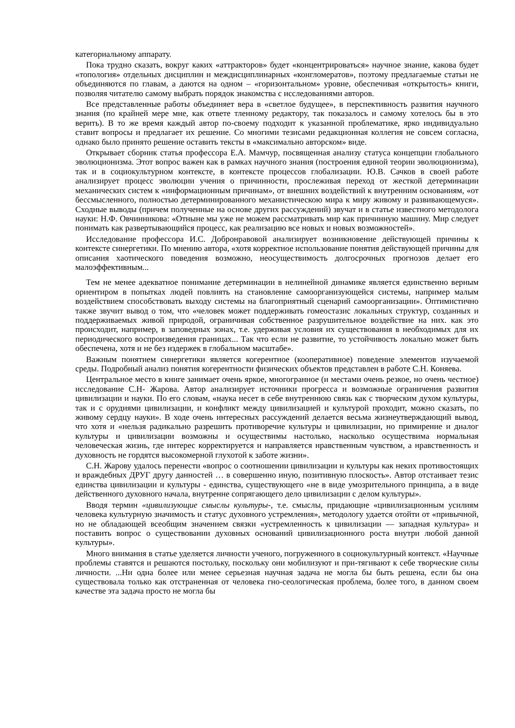категориальному аппарату.
Пока трудно сказать, вокруг каких «аттракторов» будет «концентрироваться» научное знание, какова будет «топология» отдельных дисциплин и междисциплинарных «конгломератов», поэтому предлагаемые статьи не объединяются по главам, а даются на одном – «горизонтальном» уровне, обеспечивая «открытость» книги, позволяя читателю самому выбрать порядок знакомства с исследованиями авторов.
Все представленные работы объединяет вера в «светлое будущее», в перспективность развития научного знания (по крайней мере мне, как ответе тленному редактору, так показалось и самому хотелось бы в это верить). В то же время каждый автор по-своему подходит к указанной проблематике, ярко индивидуально ставит вопросы и предлагает их решение. Со многими тезисами редакционная коллегия не совсем согласна, однако было принято решение оставить тексты в «максимально авторском» виде.
Открывает сборник статья профессора Е.А. Мамчур, посвященная анализу статуса концепции глобального эволюционизма. Этот вопрос важен как в рамках научного знания (построения единой теории эволюционизма), так и в социокультурном контексте, в контексте процессов глобализации. Ю.В. Сачков в своей работе анализирует процесс эволюции учения о причинности, прослеживая переход от жесткой детерминации механических систем к «информационным причинам», от внешних воздействий к внутренним основаниям, «от бессмысленного, полностью детерминированного механистическою мира к миру живому и развивающемуся». Сходные выводы (причем полученные на основе других рассуждений) звучат и в статье известного методолога науки: Н.Ф. Овчинникова: «Отныне мы уже не можем рассматривать мир как причинную машину. Мир следует понимать как развертывающийся процесс, как реализацию все новых и новых возможностей».
Исследование профессора И.С. Добронравовой анализирует возникновение действующей причины к контексте синергетики. По мнению автора, «хотя корректное использование понятия действующей причины для описания хаотического поведения возможно, неосуществимость долгосрочных прогнозов делает его малоэффективным...
Тем не менее адекватное понимание детерминации в нелинейной динамике является единственно верным ориентиром в попытках людей повлиять на становление самоорганизующейся системы, например малым воздействием способствовать выходу системы на благоприятный сценарий самоорганизации». Оптимистично также звучит вывод о том, что «человек может поддерживать гомеостазис локальных структур, созданных и поддерживаемых живой природой, ограничивая собственное разрушительное воздействие на них. как это происходит, например, в заповедных зонах, т.е. удерживая условия их существования в необходимых для их периодического воспроизведения границах... Так что если не развитие, то устойчивость локально может быть обеспечена, хотя и не без издержек в глобальном масштабе».
Важным понятием синергетики является когерентное (кооперативное) поведение элементов изучаемой среды. Подробный анализ понятия когерентности физических объектов представлен в работе С.Н. Коняева.
Центральное место в книге занимает очень яркое, многогранное (и местами очень резкое, но очень честное) исследование С.Н- Жарова. Автор анализирует источники прогресса и возможные ограничения развития цивилизации и науки. По его словам, «наука несет в себе внутреннюю связь как с творческим духом культуры, так и с орудиями цивилизации, и конфликт между цивилизацией и культурой проходит, можно сказать, по живому сердцу науки». В ходе очень интересных рассуждений делается весьма жизнеутверждающий вывод, что хотя и «нельзя радикально разрешить противоречие культуры и цивилизации, но примирение и диалог культуры и цивилизации возможны и осуществимы настолько, насколько осуществима нормальная человеческая жизнь, где интерес корректируется и направляется нравственным чувством, а нравственность и духовность не гордятся высокомерной глухотой к заботе жизни».
С.Н. Жарову удалось перенести «вопрос о соотношении цивилизации и культуры как неких противостоящих и враждебных ДРУГ другу данностей … в совершенно иную, позитивную плоскость». Автор отстаивает тезис единства цивилизации и культуры - единства, существующего «не в виде умозрительного принципа, а в виде действенного духовного начала, внутренне сопрягающего дело цивилизации с делом культуры».
Вводя термин «цивилизующие смыслы культуры-, т.е. смыслы, придающие «цивилизационным усилиям человека культурную значимость и статус духовного устремления», методологу удается отойти от «привычной, но не обладающей всеобщим значением связки «устремленность к цивилизации — западная культура» и поставить вопрос о существовании духовных оснований цивилизационного роста внутри любой данной культуры».
Много внимания в статье уделяется личности ученого, погруженного в социокультурный контекст. «Научные проблемы ставятся и решаются постольку, поскольку они мобилизуют и при-тягивают к себе творческие силы личности. ...Ни одна более или менее серьезная научная задача не могла бы быть решена, если бы она существовала только как отстраненная от человека гно-сеологическая проблема, более того, в данном своем качестве эта задача просто не могла бы